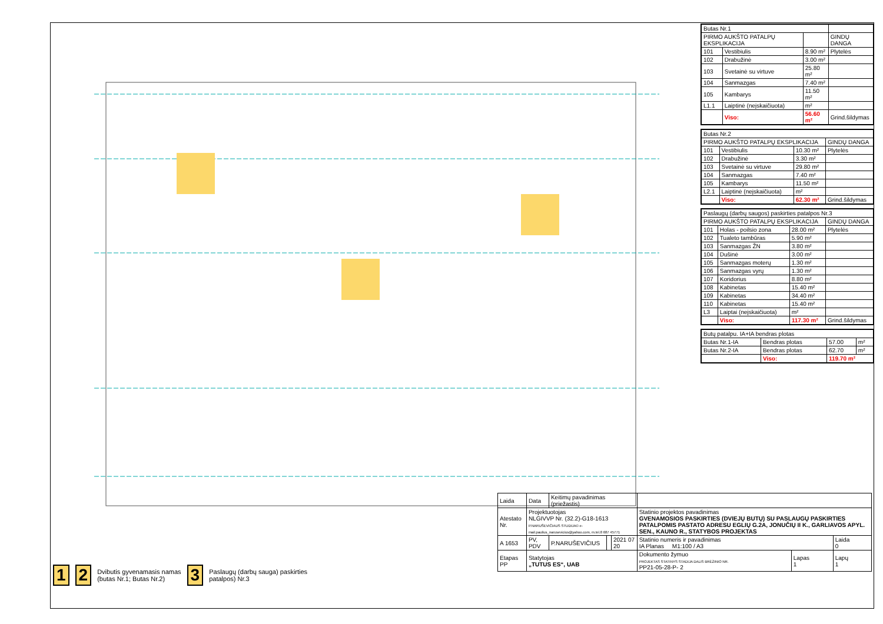| Butas Nr.1 | | | |
| PIRMO AUKŠTO PATALPŲ EKSPLIKACIJA | | | GINDŲ DANGA |
| 101 | Vestibiulis | 8.90 m² | Plytelės |
| 102 | Drabužinė | 3.00 m² | |
| 103 | Svetainė su virtuve | 25.80 m² | |
| 104 | Sanmazgas | 7.40 m² | |
| 105 | Kambarys | 11.50 m² | |
| L1.1 | Laiptinė (neįskaičiuota) | m² | |
| | Viso: | 56.60 m² | Grind.šildymas |
| Butas Nr.2 | | | |
| PIRMO AUKŠTO PATALPŲ EKSPLIKACIJA | | | GINDŲ DANGA |
| 101 | Vestibiulis | 10.30 m² | Plytelės |
| 102 | Drabužinė | 3.30 m² | |
| 103 | Svetainė su virtuve | 29.80 m² | |
| 104 | Sanmazgas | 7.40 m² | |
| 105 | Kambarys | 11.50 m² | |
| L2.1 | Laiptinė (neįskaičiuota) | m² | |
| | Viso: | 62.30 m² | Grind.šildymas |
| Paslaugų (darbų saugos) paskirties patalpos Nr.3 | | | |
| PIRMO AUKŠTO PATALPŲ EKSPLIKACIJA | | | GINDŲ DANGA |
| 101 | Holas - poilsio zona | 28.00 m² | Plytelės |
| 102 | Tualeto tambūras | 5.90 m² | |
| 103 | Sanmazgas ŽN | 3.80 m² | |
| 104 | Dušinė | 3.00 m² | |
| 105 | Sanmazgas moterų | 1.30 m² | |
| 106 | Sanmazgas vyrų | 1.30 m² | |
| 107 | Koridorius | 8.80 m² | |
| 108 | Kabinetas | 15.40 m² | |
| 109 | Kabinetas | 34.40 m² | |
| 110 | Kabinetas | 15.40 m² | |
| L3 | Laiptai (neįskaičiuota) | m² | |
| | Viso: | 117.30 m² | Grind.šildymas |
| Butų patalpu. IA+IA bendras plotas | | | |
| Butas Nr.1-IA | Bendras plotas | 57.00 | m² |
| Butas Nr.2-IA | Bendras plotas | 62.70 | m² |
| | Viso: | 119.70 m² | |
| Laida | Data | Keitimų pavadinimas (priežastis) | | | | | |
| Atestato Nr. | Projektuotojas NLGIVVP Nr. (32.2)-G18-1613 P.NARUŠEVIČIAUS STUDIJA© e-mail.paulius_narusevicius@yahoo.com, m.tel.8 687 45771 | | | | Statinio projektos pavadinimas GVENAMOSIOS PASKIRTIES (DVIEJŲ BUTŲ) SU PASLAUGŲ PASKIRTIES PATALPOMIS PASTATO ADRESU EGLIŲ G.2A, JONUČIŲ II K., GARLIAVOS APYL. SEN., KAUNO R., STATYBOS PROJEKTAS | | |
| A 1653 | PV, PDV | P.NARUŠEVIČIUS | | 2021 07 20 | Statinio numeris ir pavadinimas IA Planas M1:100 / A3 | | Laida 0 |
| Etapas PP | Statytojas „TUTUS ES“, UAB | | | | Dokumento žymuo PROJEKTAS STATINYS STADIJA DALIS BRĖŽINIO NR. PP21-05-28-P- 2 | Lapas 1 | Lapų 1 |
1 2 Dvibutis gyvenamasis namas
(butas Nr.1; Butas Nr.2) 3 Paslaugų (darbų sauga) paskirties
patalpos) Nr.3